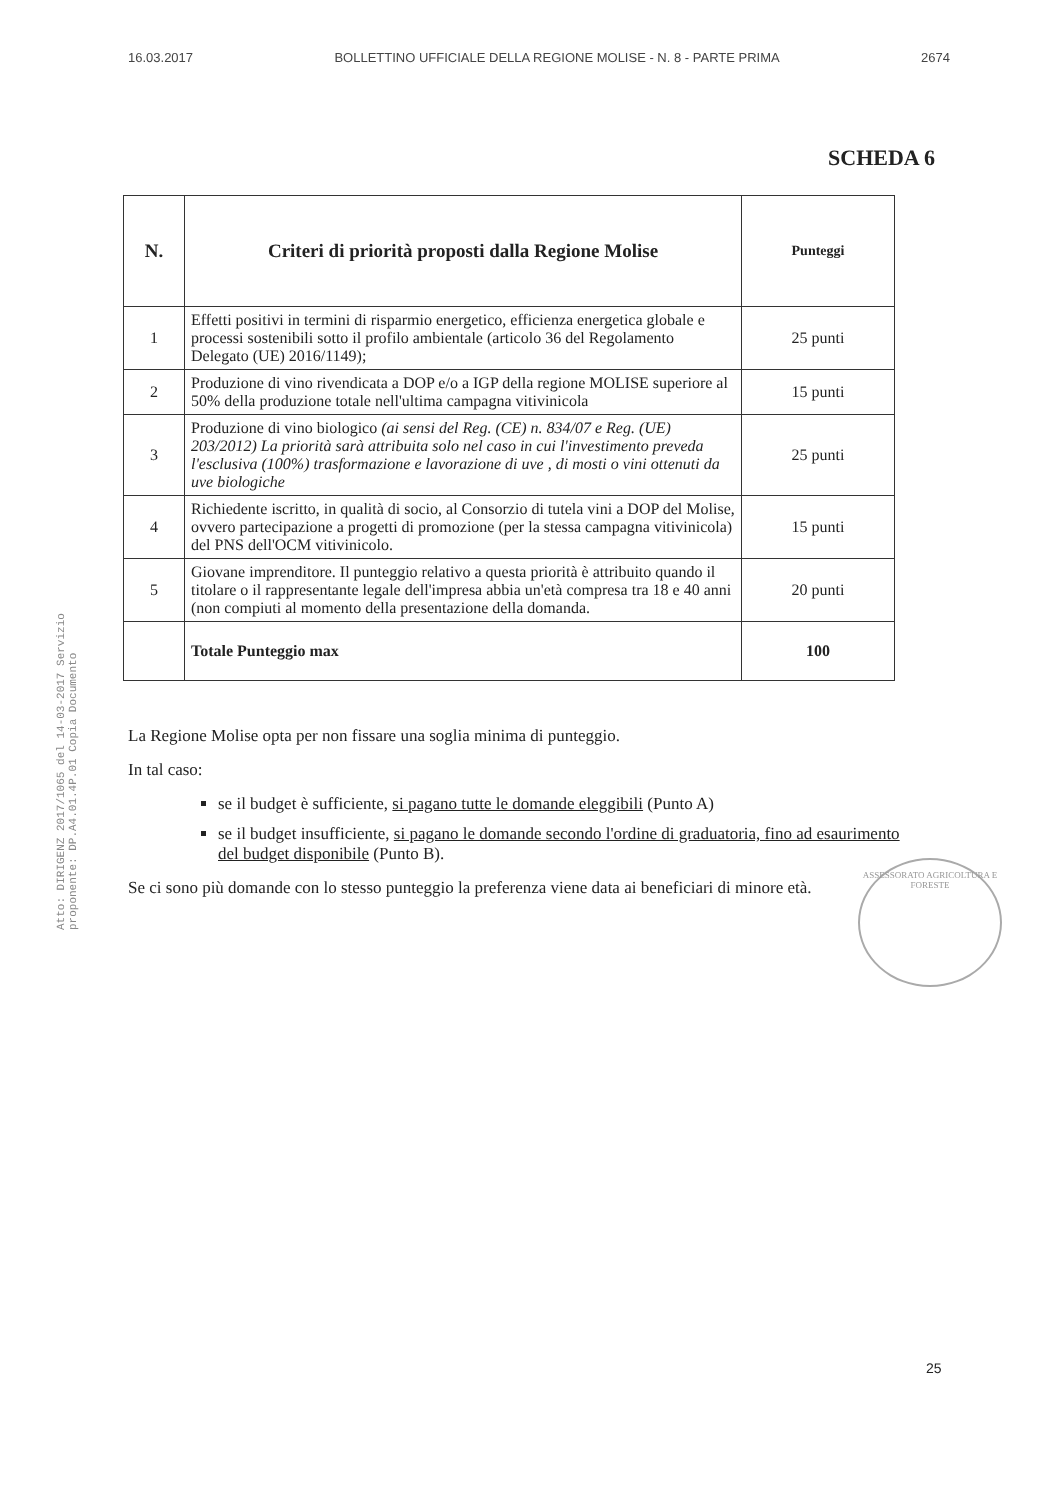16.03.2017 BOLLETTINO UFFICIALE DELLA REGIONE MOLISE - N. 8 - PARTE PRIMA 2674
Atto: DIRIGENZ 2017/1065 del 14-03-2017 Servizio proponente: DP.A4.01.4P.01 Copia Documento
SCHEDA 6
| N. | Criteri di priorità proposti dalla Regione Molise | Punteggi |
| --- | --- | --- |
| 1 | Effetti positivi in termini di risparmio energetico, efficienza energetica globale e processi sostenibili sotto il profilo ambientale (articolo 36 del Regolamento Delegato (UE) 2016/1149); | 25 punti |
| 2 | Produzione di vino rivendicata a DOP e/o a IGP della regione MOLISE superiore al 50% della produzione totale nell'ultima campagna vitivinicola | 15 punti |
| 3 | Produzione di vino biologico (ai sensi del Reg. (CE) n. 834/07 e Reg. (UE) 203/2012) La priorità sarà attribuita solo nel caso in cui l'investimento preveda l'esclusiva (100%) trasformazione e lavorazione di uve , di mosti o vini ottenuti da uve biologiche | 25 punti |
| 4 | Richiedente iscritto, in qualità di socio, al Consorzio di tutela vini a DOP del Molise, ovvero partecipazione a progetti di promozione (per la stessa campagna vitivinicola) del PNS dell'OCM vitivinicolo. | 15 punti |
| 5 | Giovane imprenditore. Il punteggio relativo a questa priorità è attribuito quando il titolare o il rappresentante legale dell'impresa abbia un'età compresa tra 18 e 40 anni (non compiuti al momento della presentazione della domanda. | 20 punti |
| | Totale Punteggio max | 100 |
ASSESSORATO AGRICOLTURA E FORESTE
La Regione Molise opta per non fissare una soglia minima di punteggio.
In tal caso:
se il budget è sufficiente, si pagano tutte le domande eleggibili (Punto A)
se il budget insufficiente, si pagano le domande secondo l'ordine di graduatoria, fino ad esaurimento del budget disponibile (Punto B).
Se ci sono più domande con lo stesso punteggio la preferenza viene data ai beneficiari di minore età.
25